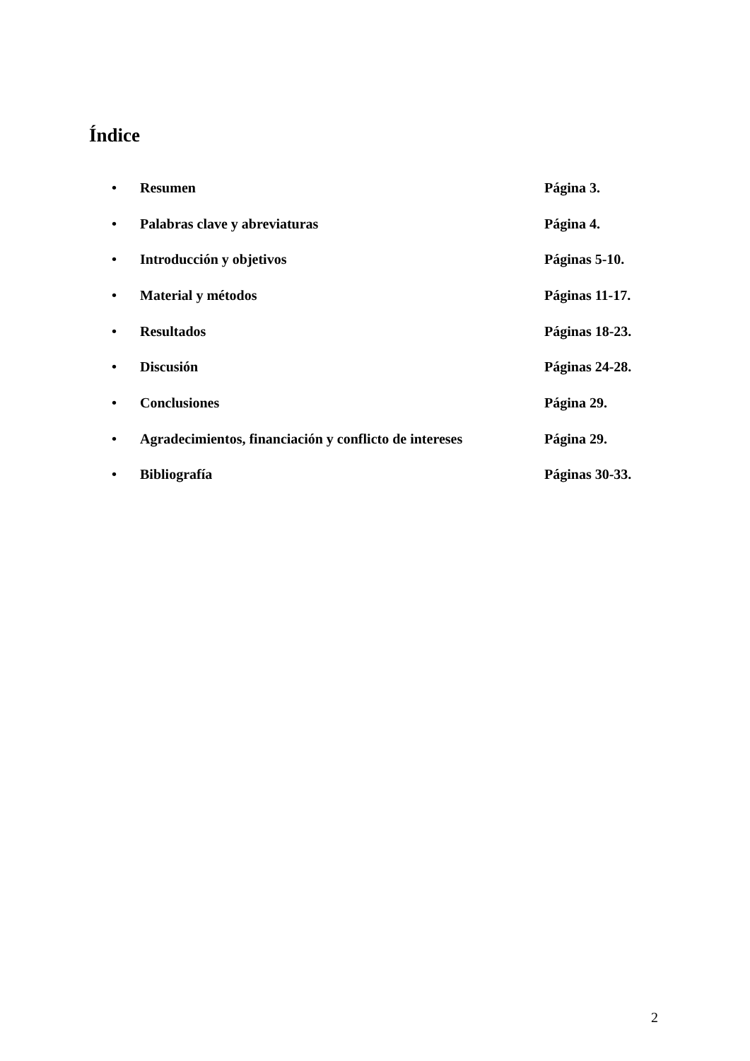Índice
• Resumen Página 3.
• Palabras clave y abreviaturas Página 4.
• Introducción y objetivos Páginas 5-10.
• Material y métodos Páginas 11-17.
• Resultados Páginas 18-23.
• Discusión Páginas 24-28.
• Conclusiones Página 29.
• Agradecimientos, financiación y conflicto de intereses Página 29.
• Bibliografía Páginas 30-33.
2